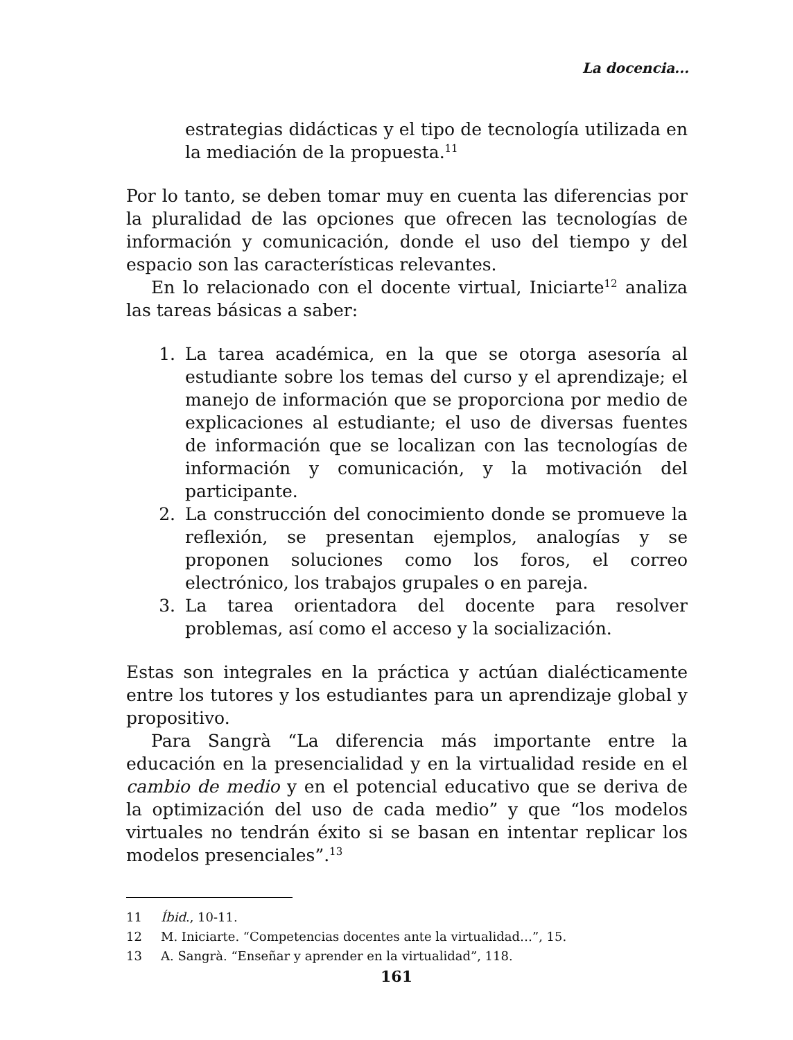La docencia...
estrategias didácticas y el tipo de tecnología utilizada en la mediación de la propuesta.<sup>11</sup>
Por lo tanto, se deben tomar muy en cuenta las diferencias por la pluralidad de las opciones que ofrecen las tecnologías de información y comunicación, donde el uso del tiempo y del espacio son las características relevantes.
En lo relacionado con el docente virtual, Iniciarte<sup>12</sup> analiza las tareas básicas a saber:
1. La tarea académica, en la que se otorga asesoría al estudiante sobre los temas del curso y el aprendizaje; el manejo de información que se proporciona por medio de explicaciones al estudiante; el uso de diversas fuentes de información que se localizan con las tecnologías de información y comunicación, y la motivación del participante.
2. La construcción del conocimiento donde se promueve la reflexión, se presentan ejemplos, analogías y se proponen soluciones como los foros, el correo electrónico, los trabajos grupales o en pareja.
3. La tarea orientadora del docente para resolver problemas, así como el acceso y la socialización.
Estas son integrales en la práctica y actúan dialécticamente entre los tutores y los estudiantes para un aprendizaje global y propositivo.
Para Sangrà “La diferencia más importante entre la educación en la presencialidad y en la virtualidad reside en el cambio de medio y en el potencial educativo que se deriva de la optimización del uso de cada medio” y que “los modelos virtuales no tendrán éxito si se basan en intentar replicar los modelos presenciales”.<sup>13</sup>
11 Íbid., 10-11.
12 M. Iniciarte. “Competencias docentes ante la virtualidad…”, 15.
13 A. Sangrà. “Enseñar y aprender en la virtualidad”, 118.
161